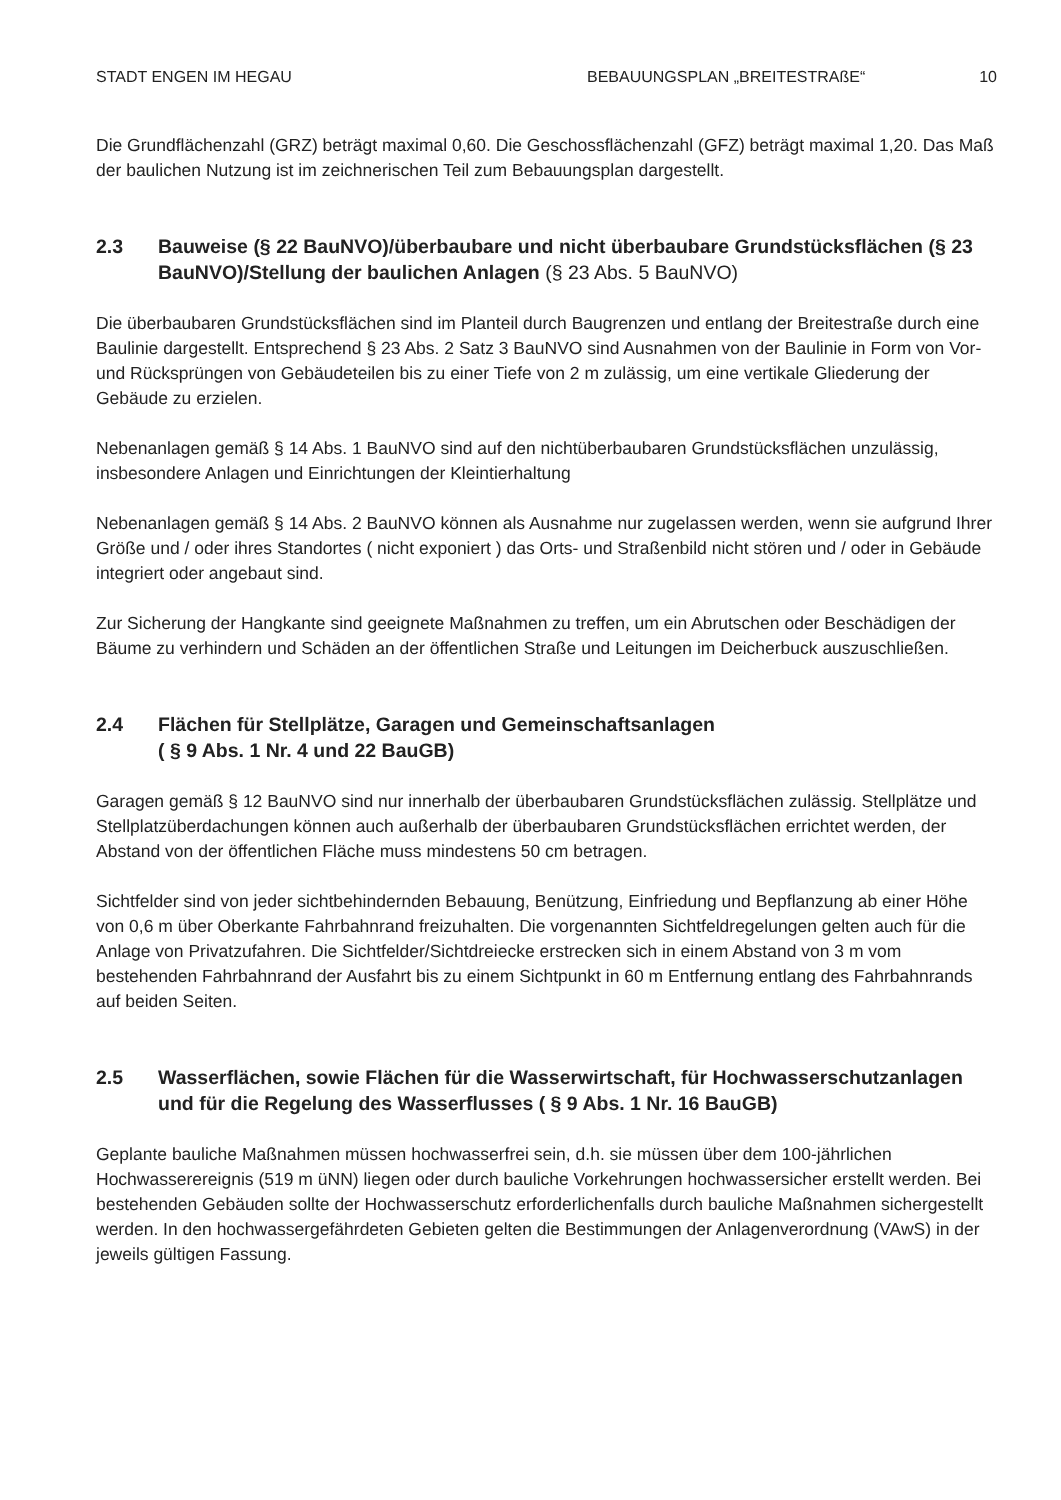STADT ENGEN IM HEGAU BEBAUUNGSPLAN „BREITESTRAßE“ 10
Die Grundflächenzahl (GRZ) beträgt maximal 0,60. Die Geschossflächenzahl (GFZ) beträgt maximal 1,20. Das Maß der baulichen Nutzung ist im zeichnerischen Teil zum Bebauungsplan dargestellt.
2.3 Bauweise (§ 22 BauNVO)/überbaubare und nicht überbaubare Grundstücksflächen (§ 23 BauNVO)/Stellung der baulichen Anlagen (§ 23 Abs. 5 BauNVO)
Die überbaubaren Grundstücksflächen sind im Planteil durch Baugrenzen und entlang der Breitestraße durch eine Baulinie dargestellt. Entsprechend § 23 Abs. 2 Satz 3 BauNVO sind Ausnahmen von der Baulinie in Form von Vor- und Rücksprüngen von Gebäudeteilen bis zu einer Tiefe von 2 m zulässig, um eine vertikale Gliederung der Gebäude zu erzielen.
Nebenanlagen gemäß § 14 Abs. 1 BauNVO sind auf den nichtüberbaubaren Grundstücksflächen unzulässig, insbesondere Anlagen und Einrichtungen der Kleintierhaltung
Nebenanlagen gemäß § 14 Abs. 2 BauNVO können als Ausnahme nur zugelassen werden, wenn sie aufgrund Ihrer Größe und / oder ihres Standortes ( nicht exponiert ) das Orts- und Straßenbild nicht stören und / oder in Gebäude integriert oder angebaut sind.
Zur Sicherung der Hangkante sind geeignete Maßnahmen zu treffen, um ein Abrutschen oder Beschädigen der Bäume zu verhindern und Schäden an der öffentlichen Straße und Leitungen im Deicherbuck auszuschließen.
2.4 Flächen für Stellplätze, Garagen und Gemeinschaftsanlagen
( § 9 Abs. 1 Nr. 4 und 22 BauGB)
Garagen gemäß § 12 BauNVO sind nur innerhalb der überbaubaren Grundstücksflächen zulässig. Stellplätze und Stellplatzüberdachungen können auch außerhalb der überbaubaren Grundstücksflächen errichtet werden, der Abstand von der öffentlichen Fläche muss mindestens 50 cm betragen.
Sichtfelder sind von jeder sichtbehindernden Bebauung, Benützung, Einfriedung und Bepflanzung ab einer Höhe von 0,6 m über Oberkante Fahrbahnrand freizuhalten. Die vorgenannten Sichtfeldregelungen gelten auch für die Anlage von Privatzufahren. Die Sichtfelder/Sichtdreiecke erstrecken sich in einem Abstand von 3 m vom bestehenden Fahrbahnrand der Ausfahrt bis zu einem Sichtpunkt in 60 m Entfernung entlang des Fahrbahnrands auf beiden Seiten.
2.5 Wasserflächen, sowie Flächen für die Wasserwirtschaft, für Hochwasserschutzanlagen und für die Regelung des Wasserflusses ( § 9 Abs. 1 Nr. 16 BauGB)
Geplante bauliche Maßnahmen müssen hochwasserfrei sein, d.h. sie müssen über dem 100-jährlichen Hochwasserereignis (519 m üNN) liegen oder durch bauliche Vorkehrungen hochwassersicher erstellt werden. Bei bestehenden Gebäuden sollte der Hochwasserschutz erforderlichenfalls durch bauliche Maßnahmen sichergestellt werden. In den hochwassergefährdeten Gebieten gelten die Bestimmungen der Anlagenverordnung (VAwS) in der jeweils gültigen Fassung.